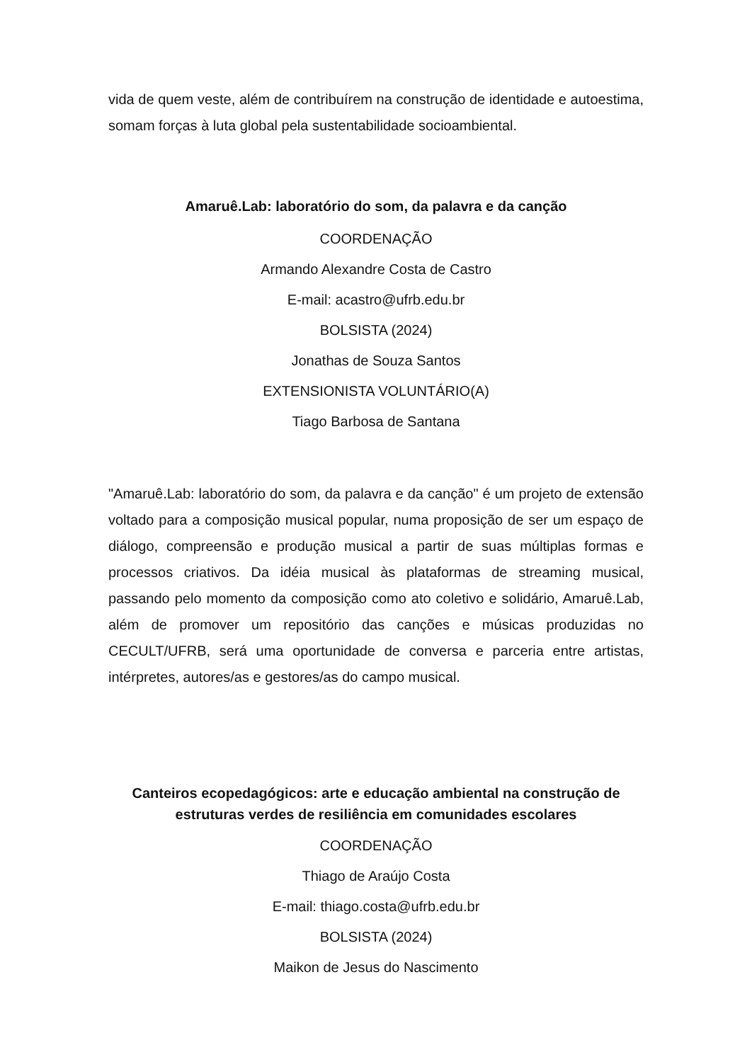vida de quem veste, além de contribuírem na construção de identidade e autoestima, somam forças à luta global pela sustentabilidade socioambiental.
Amaruê.Lab: laboratório do som, da palavra e da canção
COORDENAÇÃO
Armando Alexandre Costa de Castro
E-mail: acastro@ufrb.edu.br
BOLSISTA (2024)
Jonathas de Souza Santos
EXTENSIONISTA VOLUNTÁRIO(A)
Tiago Barbosa de Santana
"Amaruê.Lab: laboratório do som, da palavra e da canção" é um projeto de extensão voltado para a composição musical popular, numa proposição de ser um espaço de diálogo, compreensão e produção musical a partir de suas múltiplas formas e processos criativos. Da idéia musical às plataformas de streaming musical, passando pelo momento da composição como ato coletivo e solidário, Amaruê.Lab, além de promover um repositório das canções e músicas produzidas no CECULT/UFRB, será uma oportunidade de conversa e parceria entre artistas, intérpretes, autores/as e gestores/as do campo musical.
Canteiros ecopedagógicos: arte e educação ambiental na construção de estruturas verdes de resiliência em comunidades escolares
COORDENAÇÃO
Thiago de Araújo Costa
E-mail: thiago.costa@ufrb.edu.br
BOLSISTA (2024)
Maikon de Jesus do Nascimento